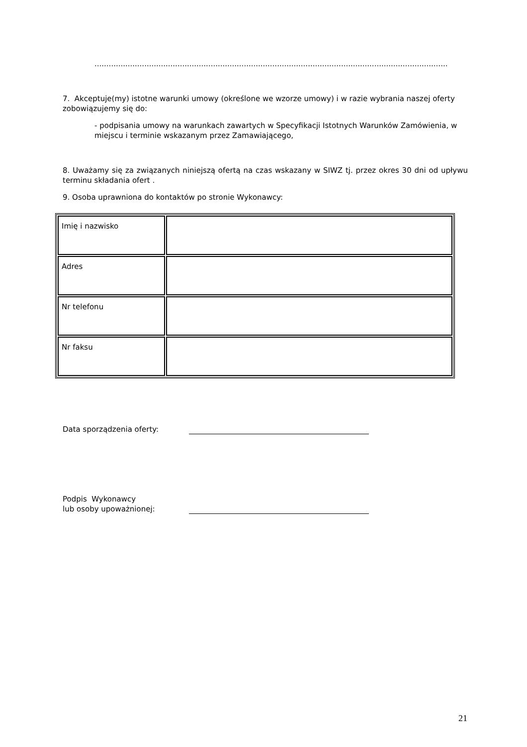.....................................................................................................................................................
7. Akceptuje(my) istotne warunki umowy (określone we wzorze umowy) i w razie wybrania naszej oferty zobowiązujemy się do:
- podpisania umowy na warunkach zawartych w Specyfikacji Istotnych Warunków Zamówienia, w miejscu i terminie wskazanym przez Zamawiającego,
8. Uważamy się za związanych niniejszą ofertą na czas wskazany w SIWZ tj. przez okres 30 dni od upływu terminu składania ofert .
9. Osoba uprawniona do kontaktów po stronie Wykonawcy:
| Imię i nazwisko | |
| Adres | |
| Nr telefonu | |
| Nr faksu | |
Data sporządzenia oferty:
Podpis Wykonawcy
lub osoby upoważnionej:
21